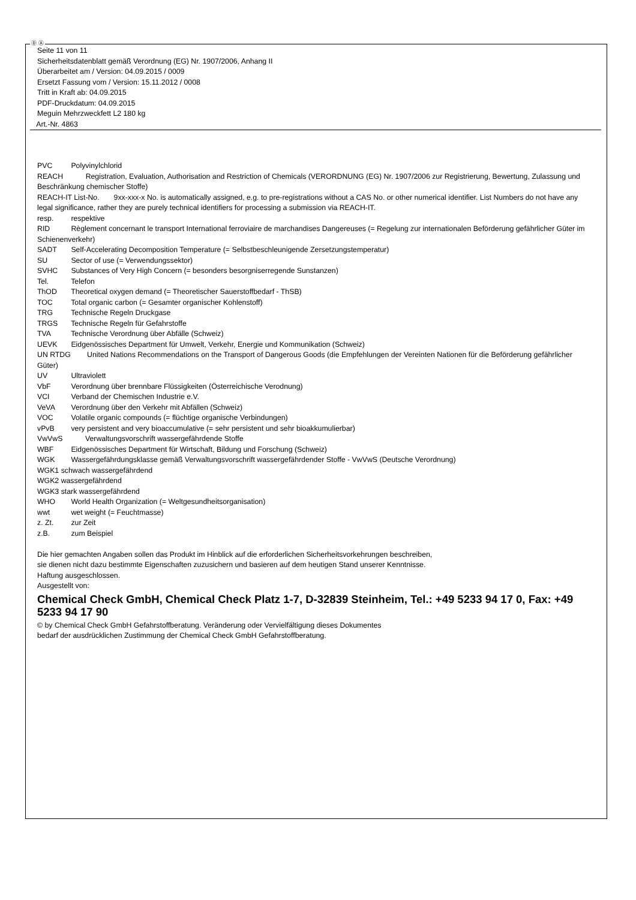Ⓓ Ⓐ
Seite 11 von 11
Sicherheitsdatenblatt gemäß Verordnung (EG) Nr. 1907/2006, Anhang II
Überarbeitet am / Version: 04.09.2015 / 0009
Ersetzt Fassung vom / Version: 15.11.2012 / 0008
Tritt in Kraft ab: 04.09.2015
PDF-Druckdatum: 04.09.2015
Meguin Mehrzweckfett L2 180 kg
Art.-Nr. 4863
PVC Polyvinylchlorid
REACH Registration, Evaluation, Authorisation and Restriction of Chemicals (VERORDNUNG (EG) Nr. 1907/2006 zur Registrierung, Bewertung, Zulassung und Beschränkung chemischer Stoffe)
REACH-IT List-No. 9xx-xxx-x No. is automatically assigned, e.g. to pre-registrations without a CAS No. or other numerical identifier. List Numbers do not have any legal significance, rather they are purely technical identifiers for processing a submission via REACH-IT.
resp. respektive
RID Règlement concernant le transport International ferroviaire de marchandises Dangereuses (= Regelung zur internationalen Beförderung gefährlicher Güter im Schienenverkehr)
SADT Self-Accelerating Decomposition Temperature (= Selbstbeschleunigende Zersetzungstemperatur)
SU Sector of use (= Verwendungssektor)
SVHC Substances of Very High Concern (= besonders besorgniserregende Sunstanzen)
Tel. Telefon
ThOD Theoretical oxygen demand (= Theoretischer Sauerstoffbedarf - ThSB)
TOC Total organic carbon (= Gesamter organischer Kohlenstoff)
TRG Technische Regeln Druckgase
TRGS Technische Regeln für Gefahrstoffe
TVA Technische Verordnung über Abfälle (Schweiz)
UEVK Eidgenössisches Department für Umwelt, Verkehr, Energie und Kommunikation (Schweiz)
UN RTDG United Nations Recommendations on the Transport of Dangerous Goods (die Empfehlungen der Vereinten Nationen für die Beförderung gefährlicher Güter)
UV Ultraviolett
VbF Verordnung über brennbare Flüssigkeiten (Österreichische Verodnung)
VCI Verband der Chemischen Industrie e.V.
VeVA Verordnung über den Verkehr mit Abfällen (Schweiz)
VOC Volatile organic compounds (= flüchtige organische Verbindungen)
vPvB very persistent and very bioaccumulative (= sehr persistent und sehr bioakkumulierbar)
VwVwS Verwaltungsvorschrift wassergefährdende Stoffe
WBF Eidgenössisches Department für Wirtschaft, Bildung und Forschung (Schweiz)
WGK Wassergefährdungsklasse gemäß Verwaltungsvorschrift wassergefährdender Stoffe - VwVwS (Deutsche Verordnung)
WGK1 schwach wassergefährdend
WGK2 wassergefährdend
WGK3 stark wassergefährdend
WHO World Health Organization (= Weltgesundheitsorganisation)
wwt wet weight (= Feuchtmasse)
z. Zt. zur Zeit
z.B. zum Beispiel
Die hier gemachten Angaben sollen das Produkt im Hinblick auf die erforderlichen Sicherheitsvorkehrungen beschreiben,
sie dienen nicht dazu bestimmte Eigenschaften zuzusichern und basieren auf dem heutigen Stand unserer Kenntnisse.
Haftung ausgeschlossen.
Ausgestellt von:
Chemical Check GmbH, Chemical Check Platz 1-7, D-32839 Steinheim, Tel.: +49 5233 94 17 0, Fax: +49 5233 94 17 90
© by Chemical Check GmbH Gefahrstoffberatung. Veränderung oder Vervielfältigung dieses Dokumentes
bedarf der ausdrücklichen Zustimmung der Chemical Check GmbH Gefahrstoffberatung.